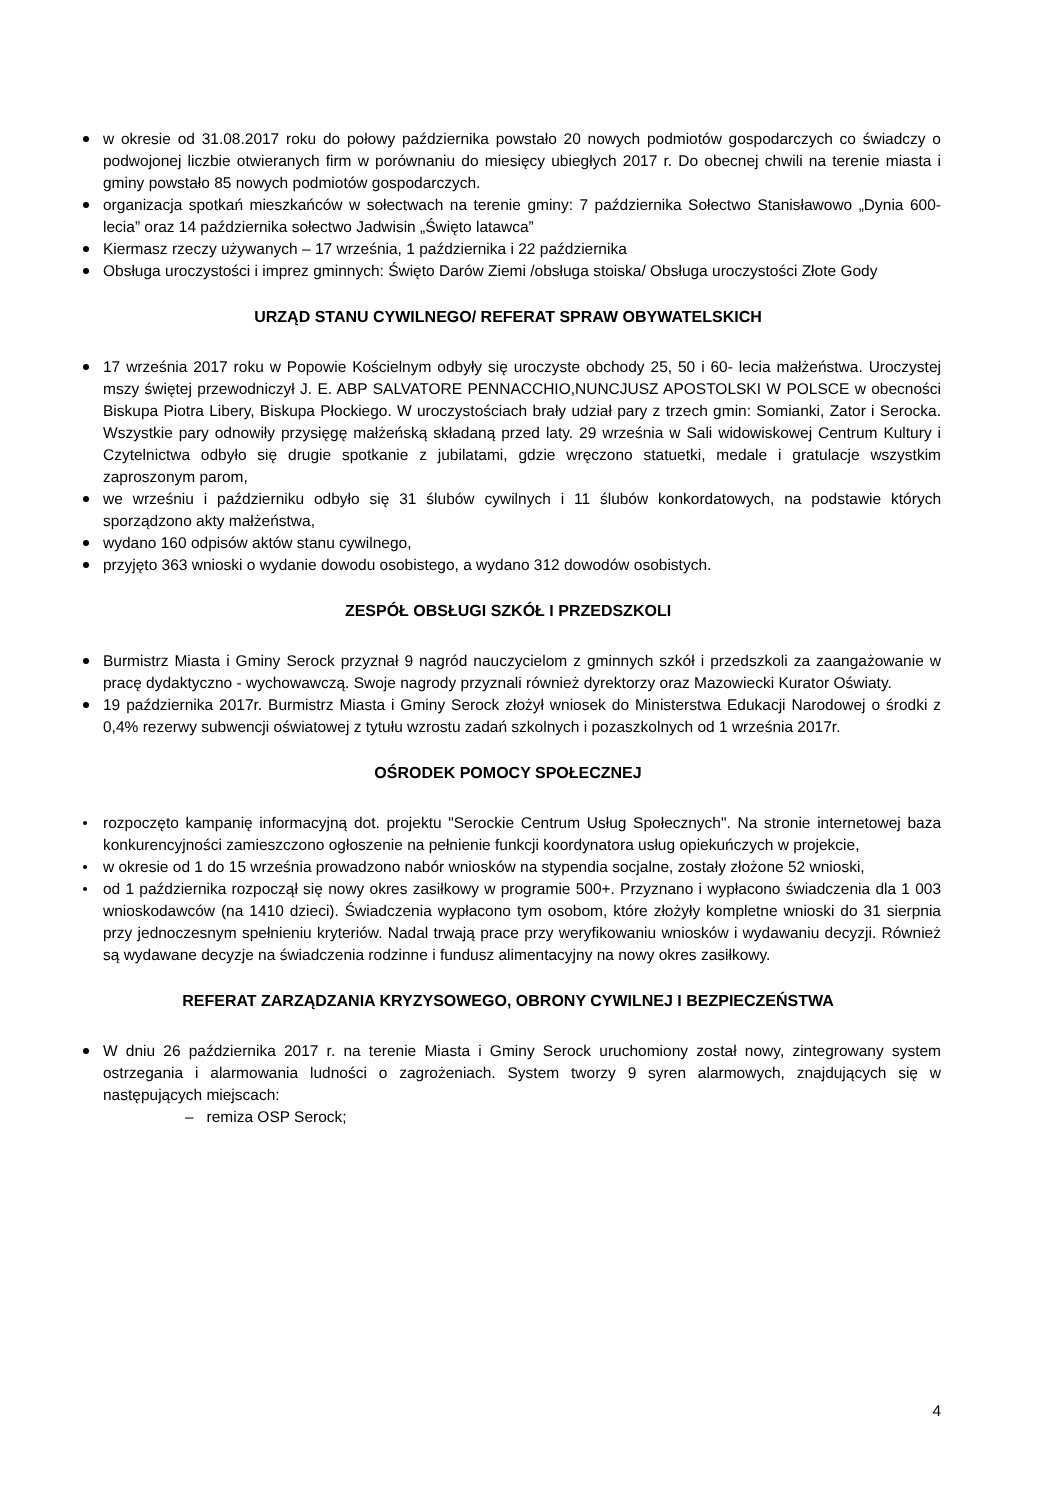w okresie od 31.08.2017 roku do połowy października powstało 20 nowych podmiotów gospodarczych co świadczy o podwojonej liczbie otwieranych firm w porównaniu do miesięcy ubiegłych 2017 r. Do obecnej chwili na terenie miasta i gminy powstało 85 nowych podmiotów gospodarczych.
organizacja spotkań mieszkańców w sołectwach na terenie gminy: 7 października Sołectwo Stanisławowo „Dynia 600-lecia” oraz 14 października sołectwo Jadwisin „Święto latawca”
Kiermasz rzeczy używanych – 17 września, 1 października i 22 października
Obsługa uroczystości i imprez gminnych: Święto Darów Ziemi /obsługa stoiska/ Obsługa uroczystości Złote Gody
URZĄD STANU CYWILNEGO/ REFERAT SPRAW OBYWATELSKICH
17 września 2017 roku w Popowie Kościelnym odbyły się uroczyste obchody 25, 50 i 60- lecia małżeństwa. Uroczystej mszy świętej przewodniczył J. E. ABP SALVATORE PENNACCHIO,NUNCJUSZ APOSTOLSKI W POLSCE w obecności Biskupa Piotra Libery, Biskupa Płockiego. W uroczystościach brały udział pary z trzech gmin: Somianki, Zator i Serocka. Wszystkie pary odnowiły przysięgę małżeńską składaną przed laty. 29 września w Sali widowiskowej Centrum Kultury i Czytelnictwa odbyło się drugie spotkanie z jubilatami, gdzie wręczono statuetki, medale i gratulacje wszystkim zaproszonym parom,
we wrześniu i październiku odbyło się 31 ślubów cywilnych i 11 ślubów konkordatowych, na podstawie których sporządzono akty małżeństwa,
wydano 160 odpisów aktów stanu cywilnego,
przyjęto 363 wnioski o wydanie dowodu osobistego, a wydano 312 dowodów osobistych.
ZESPÓŁ OBSŁUGI SZKÓŁ I PRZEDSZKOLI
Burmistrz Miasta i Gminy Serock przyznał 9 nagród nauczycielom z gminnych szkół i przedszkoli za zaangażowanie w pracę dydaktyczno - wychowawczą. Swoje nagrody przyznali również dyrektorzy oraz Mazowiecki Kurator Oświaty.
19 października 2017r. Burmistrz Miasta i Gminy Serock złożył wniosek do Ministerstwa Edukacji Narodowej o środki z 0,4% rezerwy subwencji oświatowej z tytułu wzrostu zadań szkolnych i pozaszkolnych od 1 września 2017r.
OŚRODEK POMOCY SPOŁECZNEJ
rozpoczęto kampanię informacyjną dot. projektu "Serockie Centrum Usług Społecznych". Na stronie internetowej baza konkurencyjności zamieszczono ogłoszenie na pełnienie funkcji koordynatora usług opiekuńczych w projekcie,
w okresie od 1 do 15 września prowadzono nabór wniosków na stypendia socjalne, zostały złożone 52 wnioski,
od 1 października rozpoczął się nowy okres zasiłkowy w programie 500+. Przyznano i wypłacono świadczenia dla 1 003 wnioskodawców (na 1410 dzieci). Świadczenia wypłacono tym osobom, które złożyły kompletne wnioski do 31 sierpnia przy jednoczesnym spełnieniu kryteriów. Nadal trwają prace przy weryfikowaniu wniosków i wydawaniu decyzji. Również są wydawane decyzje na świadczenia rodzinne i fundusz alimentacyjny na nowy okres zasiłkowy.
REFERAT ZARZĄDZANIA KRYZYSOWEGO, OBRONY CYWILNEJ I BEZPIECZEŃSTWA
W dniu 26 października 2017 r. na terenie Miasta i Gminy Serock uruchomiony został nowy, zintegrowany system ostrzegania i alarmowania ludności o zagrożeniach. System tworzy 9 syren alarmowych, znajdujących się w następujących miejscach:
– remiza OSP Serock;
4